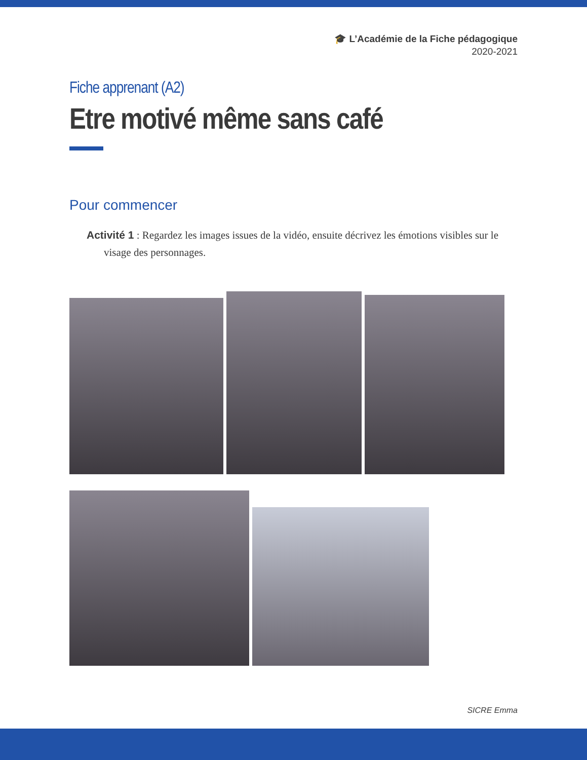🎓 L’Académie de la Fiche pédagogique
2020-2021
Fiche apprenant (A2)
Etre motivé même sans café
Pour commencer
Activité 1 : Regardez les images issues de la vidéo, ensuite décrivez les émotions visibles sur le visage des personnages.
SICRE Emma